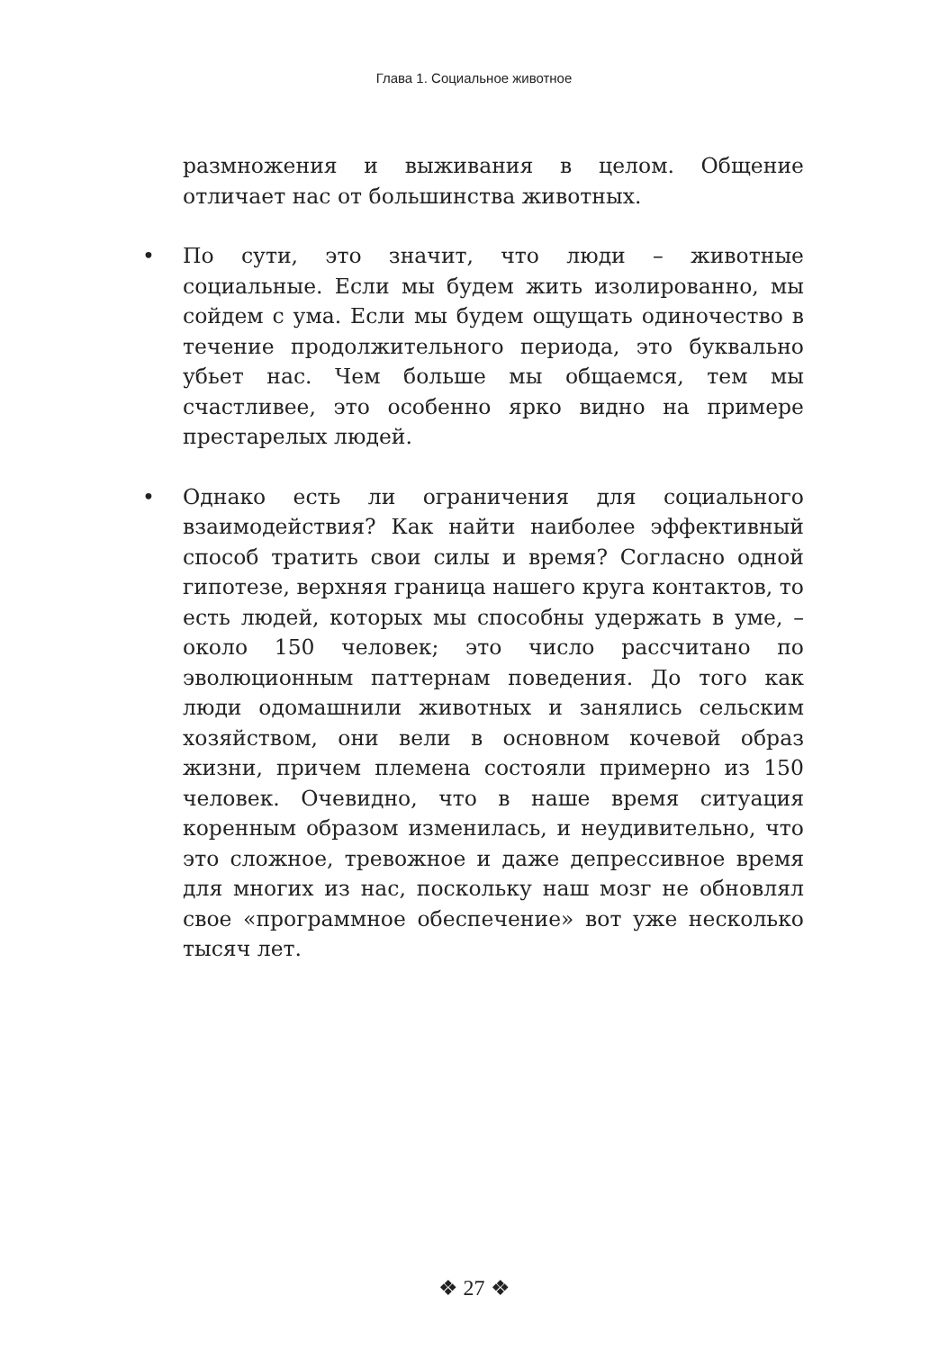Глава 1. Социальное животное
размножения и выживания в целом. Общение отличает нас от большинства животных.
• По сути, это значит, что люди – животные социальные. Если мы будем жить изолированно, мы сойдем с ума. Если мы будем ощущать одиночество в течение продолжительного периода, это буквально убьет нас. Чем больше мы общаемся, тем мы счастливее, это особенно ярко видно на примере престарелых людей.
• Однако есть ли ограничения для социального взаимодействия? Как найти наиболее эффективный способ тратить свои силы и время? Согласно одной гипотезе, верхняя граница нашего круга контактов, то есть людей, которых мы способны удержать в уме, – около 150 человек; это число рассчитано по эволюционным паттернам поведения. До того как люди одомашнили животных и занялись сельским хозяйством, они вели в основном кочевой образ жизни, причем племена состояли примерно из 150 человек. Очевидно, что в наше время ситуация коренным образом изменилась, и неудивительно, что это сложное, тревожное и даже депрессивное время для многих из нас, поскольку наш мозг не обновлял свое «программное обеспечение» вот уже несколько тысяч лет.
❖ 27 ❖